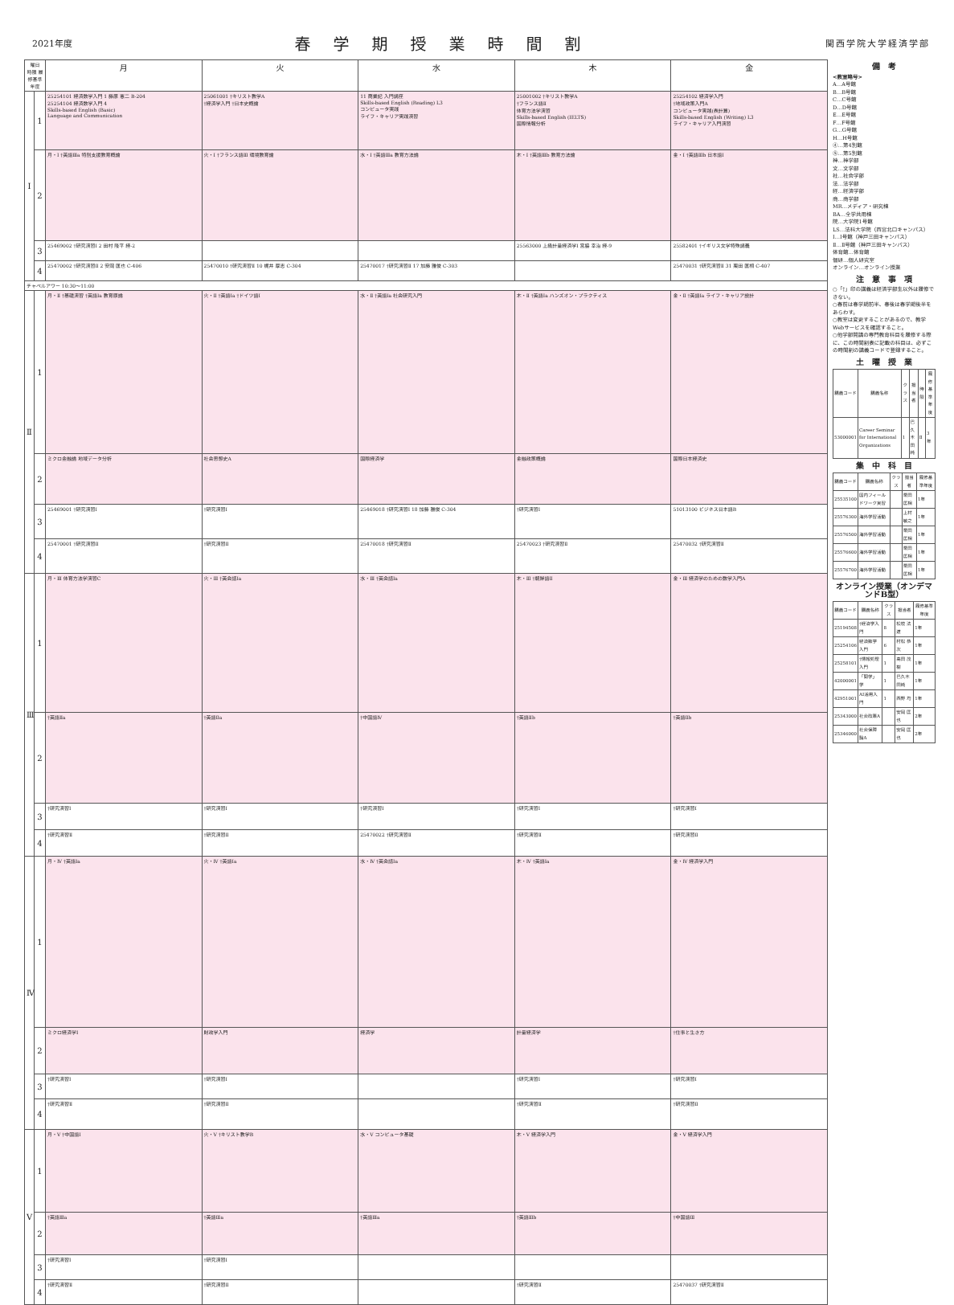2021年度 春学期授業時間割 関西学院大学経済学部
| 曜日 時限 履修基準年度 | | 月 | 火 | 水 | 木 | 金 |
| --- | --- | --- | --- | --- | --- | --- |
| Ⅰ | 1 | 25254101 経済数学入門 1 藤原 憲二 B-204 25254104 経済数学入門 4 Skills-based English (Basic) Language and Communication | 25061001 †キリスト教学A †経済学入門 †日本史概論 | 11 商業記 入門講座 Skills-based English (Reading) L3 コンピュータ実践 ライフ・キャリア実践演習 | 25001002 †キリスト教学A †フランス語Ⅱ 体育方法学演習 Skills-based English (IELTS) 国際情報分析 | 25254102 経済学入門 †地域政策入門A コンピュータ実践(表計算) Skills-based English (Writing) L3 ライフ・キャリア入門演習 |
| | 2 | 月・Ⅰ †英語Ⅲa 特別支援教育概論 | 火・Ⅰ †フランス語Ⅲ 環境教育論 | 水・Ⅰ †英語Ⅲa 教育方法論 | 木・Ⅰ †英語Ⅲb 教育方法論 | 金・Ⅰ †英語Ⅲb 日本語Ⅰ |
| | 3 | 25469002 †研究演習Ⅰ 2 田村 隆平 経-2 | | | 25563000 上級計量経済学Ⅰ 宮脇 幸治 経-9 | 25582401 †イギリス文学特殊講義 |
| | 4 | 25470002 †研究演習Ⅱ 2 安岡 匡也 C-406 | 25470010 †研究演習Ⅱ 10 梶井 厚志 C-304 | 25470017 †研究演習Ⅱ 17 加藤 雅俊 C-303 | | 25470031 †研究演習Ⅱ 31 栗田 匡相 C-407 |
| チャペルアワー 10:30～11:00 | | | | | | |
| Ⅱ | 1 | 月・Ⅱ †基礎演習 †英語Ⅰa 教育原論 | 火・Ⅱ †英語Ⅰa †ドイツ語Ⅰ | 水・Ⅱ †英語Ⅰa 社会研究入門 | 木・Ⅱ †英語Ⅰa ハンズオン・プラクティス | 金・Ⅱ †英語Ⅰa ライフ・キャリア設計 |
| | 2 | ミクロ金融論 地域データ分析 | 社会思想史A | 国際経済学 | 金融政策概論 | 国際日本経済史 |
| | 3 | 25469001 †研究演習Ⅰ | †研究演習Ⅰ | 25469018 †研究演習Ⅰ 18 加藤 雅俊 C-304 | †研究演習Ⅰ | 51013100 ビジネス日本語B |
| | 4 | 25470001 †研究演習Ⅱ | †研究演習Ⅱ | 25470018 †研究演習Ⅱ | 25470023 †研究演習Ⅱ | 25470032 †研究演習Ⅱ |
| Ⅲ | 1 | 月・Ⅲ 体育方法学演習C | 火・Ⅲ †英会話Ⅰa | 水・Ⅲ †英会話Ⅰa | 木・Ⅲ †朝鮮語Ⅱ | 金・Ⅲ 経済学のための数学入門A |
| | 2 | †英語Ⅱa | †英語Ⅱa | †中国語Ⅳ | †英語Ⅱb | †英語Ⅱb |
| | 3 | †研究演習Ⅰ | †研究演習Ⅰ | †研究演習Ⅰ | †研究演習Ⅰ | †研究演習Ⅰ |
| | 4 | †研究演習Ⅱ | †研究演習Ⅱ | 25470022 †研究演習Ⅱ | †研究演習Ⅱ | †研究演習Ⅱ |
| Ⅳ | 1 | 月・Ⅳ †英語Ⅰa | 火・Ⅳ †英語Ⅰa | 水・Ⅳ †英会話Ⅰa | 木・Ⅳ †英語Ⅰa | 金・Ⅳ 経済学入門 |
| | 2 | ミクロ経済学Ⅰ | 財政学入門 | 経済学 | 計量経済学 | †仕事と生き方 |
| | 3 | †研究演習Ⅰ | †研究演習Ⅰ | | †研究演習Ⅰ | †研究演習Ⅰ |
| | 4 | †研究演習Ⅱ | †研究演習Ⅱ | | †研究演習Ⅱ | †研究演習Ⅱ |
| Ⅴ | 1 | 月・Ⅴ †中国語Ⅰ | 火・Ⅴ †キリスト教学B | 水・Ⅴ コンピュータ基礎 | 木・Ⅴ 経済学入門 | 金・Ⅴ 経済学入門 |
| | 2 | †英語Ⅲa | †英語Ⅲa | †英語Ⅲa | †英語Ⅲb | †中国語Ⅲ |
| | 3 | †研究演習Ⅰ | †研究演習Ⅰ | | | |
| | 4 | †研究演習Ⅱ | †研究演習Ⅱ | | †研究演習Ⅱ | 25470037 †研究演習Ⅱ |
備　考
<教室略号>
A…A号館
B…B号館
C…C号館
D…D号館
E…E号館
F…F号館
G…G号館
H…H号館
④…第4別館
⑤…第5別館
神…神学部
文…文学部
社…社会学部
法…法学部
経…経済学部
商…商学部
MR…メディア・研究棟
BA…全学共用棟
院…大学院1号館
LS…法科大学院（西宮北口キャンパス）
I…Ⅰ号館（神戸三田キャンパス）
Ⅱ…Ⅱ号館（神戸三田キャンパス）
体育館…体育館
個研…個人研究室
オンライン…オンライン授業
注　意　事　項
○「†」印の講義は経済学部生以外は履修できない。
○春前は春学期前半、春後は春学期後半をあらわす。
○教室は変更することがあるので、教学Webサービスを確認すること。
○他学部開講の専門教育科目を履修する際に、この時間割表に記載の科目は、必ずこの時間割の講義コードで登録すること。
土　曜　授　業
| 講義コード | 講義名称 | クラス | 担当者 | 時限 | 履修基準年度 |
| --- | --- | --- | --- | --- | --- |
| 53000001 | Career Seminar for International Organizations | 1 | 巴久木田純 | Ⅱ | 3年 |
集　中　科　目
| 講義コード | 講義名称 | クラス | 担当者 | 履修基準年度 |
| --- | --- | --- | --- | --- |
| 25535100 | 国内フィールドワーク実習 | | 栗田 匡相 | 1年 |
| 25576300 | 海外学習活動 | | 上村 敏之 | 1年 |
| 25576500 | 海外学習活動 | | 栗田 匡相 | 1年 |
| 25576600 | 海外学習活動 | | 栗田 匡相 | 1年 |
| 25576700 | 海外学習活動 | | 栗田 匡相 | 1年 |
オンライン授業（オンデマンドB型）
| 講義コード | 講義名称 | クラス | 担当者 | 履修基準年度 |
| --- | --- | --- | --- | --- |
| 25194508 | †経済学入門 | 8 | 松枝 法道 | 1年 |
| 25254106 | 経済数学入門 | 6 | 村松 恭次 | 1年 |
| 25258101 | †情報処理入門 | 1 | 高田 茂樹 | 1年 |
| 42000001 | 「間学」学 | 1 | 巴久木田純 | 1年 |
| 42951001 | AI活用入門 | 1 | 西野 均 | 1年 |
| 25343000 | 社会政策A | | 安岡 匡也 | 2年 |
| 25346000 | 社会保障論A | | 安岡 匡也 | 2年 |